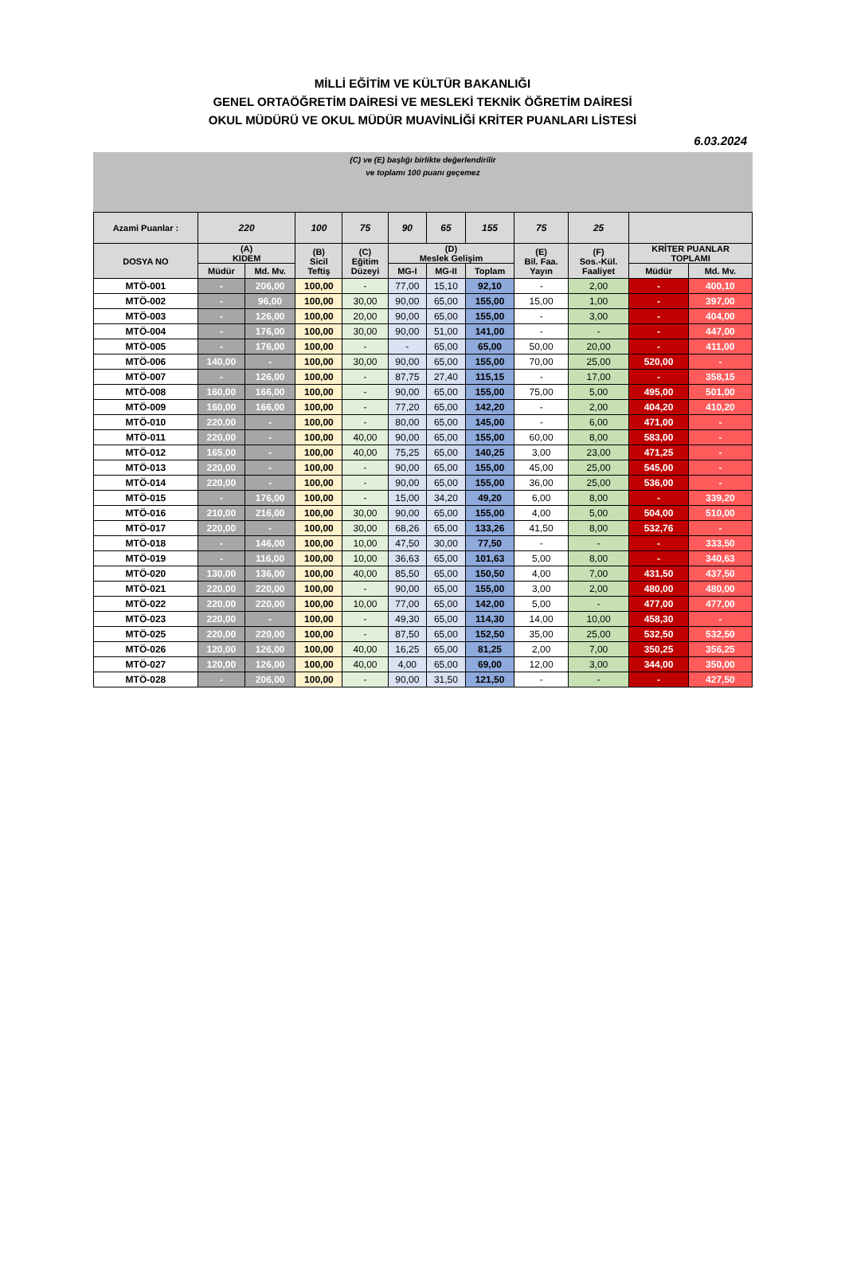MİLLİ EĞİTİM VE KÜLTÜR BAKANLIĞI
GENEL ORTAÖĞRETİM DAİRESİ VE MESLEKİ TEKNİK ÖĞRETİM DAİRESİ
OKUL MÜDÜRÜ VE OKUL MÜDÜR MUAVİNLİĞİ KRİTER PUANLARI LİSTESİ
6.03.2024
(C) ve (E) başlığı birlikte değerlendirilir
ve toplamı 100 puanı geçemez
| Azami Puanlar : | 220 | | 100 | 75 | 90 | 65 | 155 | 75 | 25 | | |
| DOSYA NO | (A) KIDEM | | (B) Sicil Teftiş | (C) Eğitim Düzeyi | (D) Meslek Gelişim | | | (E) Bil. Faa. Yayın | (F) Sos.-Kül. Faaliyet | KRİTER PUANLAR TOPLAMI | |
| | Müdür | Md. Mv. | | | MG-I | MG-II | Toplam | | | Müdür | Md. Mv. |
| MTÖ-001 | - | 206,00 | 100,00 | - | 77,00 | 15,10 | 92,10 | - | 2,00 | - | 400,10 |
| MTÖ-002 | - | 96,00 | 100,00 | 30,00 | 90,00 | 65,00 | 155,00 | 15,00 | 1,00 | - | 397,00 |
| MTÖ-003 | - | 126,00 | 100,00 | 20,00 | 90,00 | 65,00 | 155,00 | - | 3,00 | - | 404,00 |
| MTÖ-004 | - | 176,00 | 100,00 | 30,00 | 90,00 | 51,00 | 141,00 | - | - | - | 447,00 |
| MTÖ-005 | - | 176,00 | 100,00 | - | - | 65,00 | 65,00 | 50,00 | 20,00 | - | 411,00 |
| MTÖ-006 | 140,00 | - | 100,00 | 30,00 | 90,00 | 65,00 | 155,00 | 70,00 | 25,00 | 520,00 | - |
| MTÖ-007 | - | 126,00 | 100,00 | - | 87,75 | 27,40 | 115,15 | - | 17,00 | - | 358,15 |
| MTÖ-008 | 160,00 | 166,00 | 100,00 | - | 90,00 | 65,00 | 155,00 | 75,00 | 5,00 | 495,00 | 501,00 |
| MTÖ-009 | 160,00 | 166,00 | 100,00 | - | 77,20 | 65,00 | 142,20 | - | 2,00 | 404,20 | 410,20 |
| MTÖ-010 | 220,00 | - | 100,00 | - | 80,00 | 65,00 | 145,00 | - | 6,00 | 471,00 | - |
| MTÖ-011 | 220,00 | - | 100,00 | 40,00 | 90,00 | 65,00 | 155,00 | 60,00 | 8,00 | 583,00 | - |
| MTÖ-012 | 165,00 | - | 100,00 | 40,00 | 75,25 | 65,00 | 140,25 | 3,00 | 23,00 | 471,25 | - |
| MTÖ-013 | 220,00 | - | 100,00 | - | 90,00 | 65,00 | 155,00 | 45,00 | 25,00 | 545,00 | - |
| MTÖ-014 | 220,00 | - | 100,00 | - | 90,00 | 65,00 | 155,00 | 36,00 | 25,00 | 536,00 | - |
| MTÖ-015 | - | 176,00 | 100,00 | - | 15,00 | 34,20 | 49,20 | 6,00 | 8,00 | - | 339,20 |
| MTÖ-016 | 210,00 | 216,00 | 100,00 | 30,00 | 90,00 | 65,00 | 155,00 | 4,00 | 5,00 | 504,00 | 510,00 |
| MTÖ-017 | 220,00 | - | 100,00 | 30,00 | 68,26 | 65,00 | 133,26 | 41,50 | 8,00 | 532,76 | - |
| MTÖ-018 | - | 146,00 | 100,00 | 10,00 | 47,50 | 30,00 | 77,50 | - | - | - | 333,50 |
| MTÖ-019 | - | 116,00 | 100,00 | 10,00 | 36,63 | 65,00 | 101,63 | 5,00 | 8,00 | - | 340,63 |
| MTÖ-020 | 130,00 | 136,00 | 100,00 | 40,00 | 85,50 | 65,00 | 150,50 | 4,00 | 7,00 | 431,50 | 437,50 |
| MTÖ-021 | 220,00 | 220,00 | 100,00 | - | 90,00 | 65,00 | 155,00 | 3,00 | 2,00 | 480,00 | 480,00 |
| MTÖ-022 | 220,00 | 220,00 | 100,00 | 10,00 | 77,00 | 65,00 | 142,00 | 5,00 | - | 477,00 | 477,00 |
| MTÖ-023 | 220,00 | - | 100,00 | - | 49,30 | 65,00 | 114,30 | 14,00 | 10,00 | 458,30 | - |
| MTÖ-025 | 220,00 | 220,00 | 100,00 | - | 87,50 | 65,00 | 152,50 | 35,00 | 25,00 | 532,50 | 532,50 |
| MTÖ-026 | 120,00 | 126,00 | 100,00 | 40,00 | 16,25 | 65,00 | 81,25 | 2,00 | 7,00 | 350,25 | 356,25 |
| MTÖ-027 | 120,00 | 126,00 | 100,00 | 40,00 | 4,00 | 65,00 | 69,00 | 12,00 | 3,00 | 344,00 | 350,00 |
| MTÖ-028 | - | 206,00 | 100,00 | - | 90,00 | 31,50 | 121,50 | - | - | - | 427,50 |